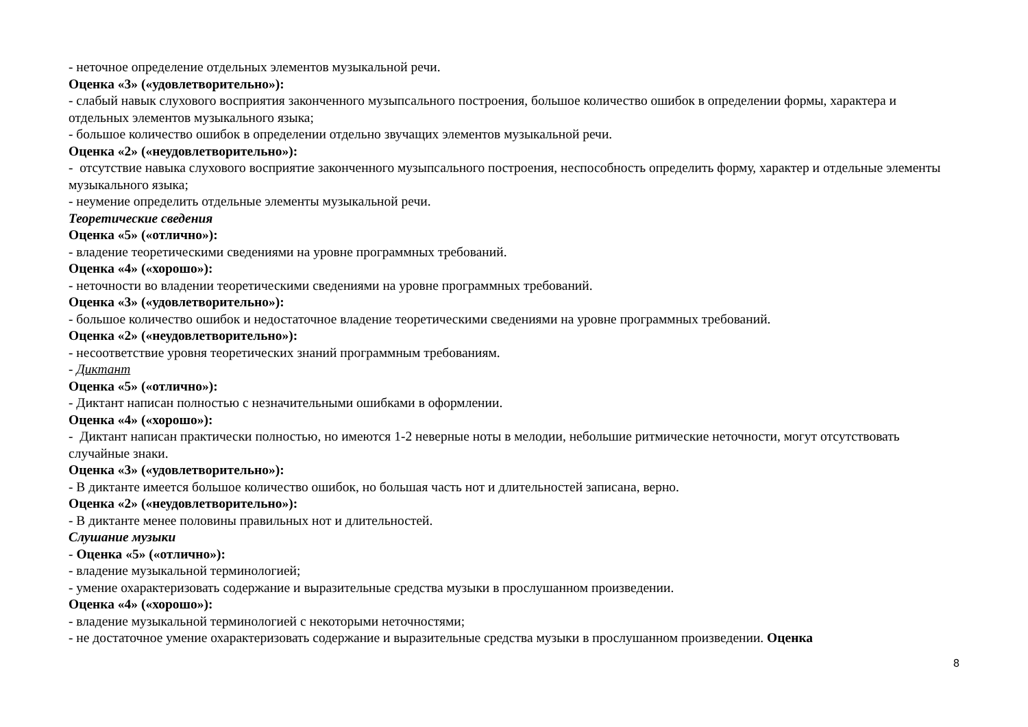- неточное определение отдельных элементов музыкальной речи.
Оценка «3» («удовлетворительно»):
- слабый навык слухового восприятия законченного музыпсального построения, большое количество ошибок в определении формы, характера и отдельных элементов музыкального языка;
- большое количество ошибок в определении отдельно звучащих элементов музыкальной речи.
Оценка «2» («неудовлетворительно»):
- отсутствие навыка слухового восприятие законченного музыпсального построения, неспособность определить форму, характер и отдельные элементы музыкального языка;
- неумение определить отдельные элементы музыкальной речи.
Теоретические сведения
Оценка «5» («отлично»):
- владение теоретическими сведениями на уровне программных требований.
Оценка «4» («хорошо»):
- неточности во владении теоретическими сведениями на уровне программных требований.
Оценка «3» («удовлетворительно»):
- большое количество ошибок и недостаточное владение теоретическими сведениями на уровне программных требований.
Оценка «2» («неудовлетворительно»):
- несоответствие уровня теоретических знаний программным требованиям.
- Диктант
Оценка «5» («отлично»):
- Диктант написан полностью с незначительными ошибками в оформлении.
Оценка «4» («хорошо»):
- Диктант написан практически полностью, но имеются 1-2 неверные ноты в мелодии, небольшие ритмические неточности, могут отсутствовать случайные знаки.
Оценка «3» («удовлетворительно»):
- В диктанте имеется большое количество ошибок, но большая часть нот и длительностей записана, верно.
Оценка «2» («неудовлетворительно»):
- В диктанте менее половины правильных нот и длительностей.
Слушание музыки
- Оценка «5» («отлично»):
- владение музыкальной терминологией;
- умение охарактеризовать содержание и выразительные средства музыки в прослушанном произведении.
Оценка «4» («хорошо»):
- владение музыкальной терминологией с некоторыми неточностями;
- не достаточное умение охарактеризовать содержание и выразительные средства музыки в прослушанном произведении. Оценка
8